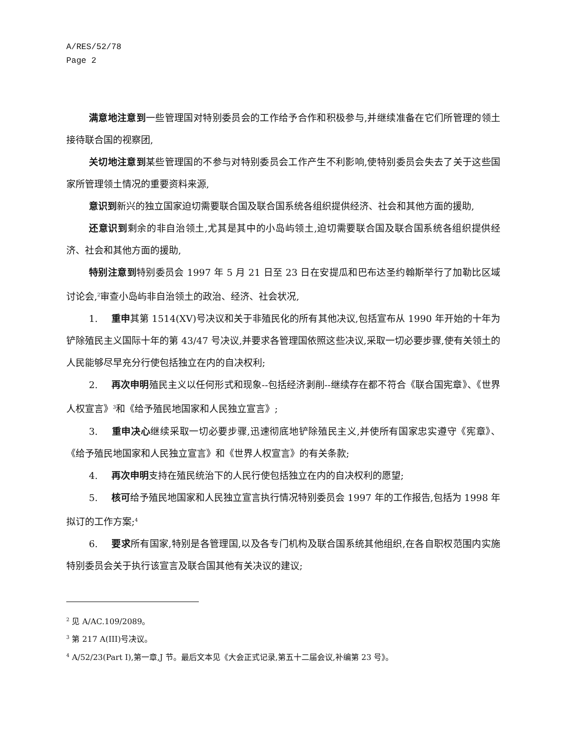A/RES/52/78
Page 2
满意地注意到一些管理国对特别委员会的工作给予合作和积极参与,并继续准备在它们所管理的领土接待联合国的视察团,
关切地注意到某些管理国的不参与对特别委员会工作产生不利影响,使特别委员会失去了关于这些国家所管理领土情况的重要资料来源,
意识到新兴的独立国家迫切需要联合国及联合国系统各组织提供经济、社会和其他方面的援助,
还意识到剩余的非自治领土,尤其是其中的小岛屿领土,迫切需要联合国及联合国系统各组织提供经济、社会和其他方面的援助,
特别注意到特别委员会 1997 年 5 月 21 日至 23 日在安提瓜和巴布达圣约翰斯举行了加勒比区域讨论会,<sup>2</sup>审查小岛屿非自治领土的政治、经济、社会状况,
1. 重申其第 1514(XV)号决议和关于非殖民化的所有其他决议,包括宣布从 1990 年开始的十年为铲除殖民主义国际十年的第 43/47 号决议,并要求各管理国依照这些决议,采取一切必要步骤,使有关领土的人民能够尽早充分行使包括独立在内的自决权利;
2. 再次申明殖民主义以任何形式和现象--包括经济剥削--继续存在都不符合《联合国宪章》、《世界人权宣言》<sup>3</sup>和《给予殖民地国家和人民独立宣言》;
3. 重申决心继续采取一切必要步骤,迅速彻底地铲除殖民主义,并使所有国家忠实遵守《宪章》、《给予殖民地国家和人民独立宣言》和《世界人权宣言》的有关条款;
4. 再次申明支持在殖民统治下的人民行使包括独立在内的自决权利的愿望;
5. 核可给予殖民地国家和人民独立宣言执行情况特别委员会 1997 年的工作报告,包括为 1998 年拟订的工作方案;<sup>4</sup>
6. 要求所有国家,特别是各管理国,以及各专门机构及联合国系统其他组织,在各自职权范围内实施特别委员会关于执行该宣言及联合国其他有关决议的建议;
<sup>2</sup> 见 A/AC.109/2089。
<sup>3</sup> 第 217 A(III)号决议。
<sup>4</sup> A/52/23(Part I),第一章,J 节。最后文本见《大会正式记录,第五十二届会议,补编第 23 号》。